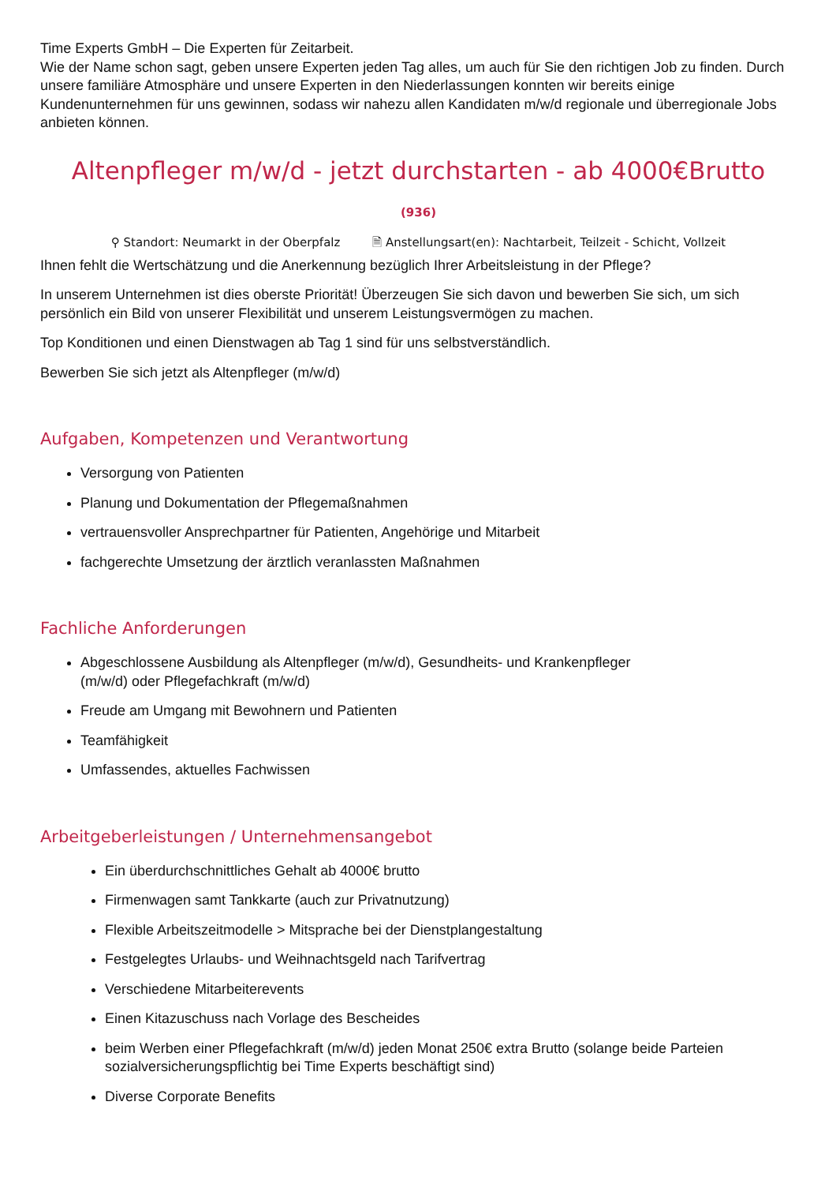Time Experts GmbH – Die Experten für Zeitarbeit.
Wie der Name schon sagt, geben unsere Experten jeden Tag alles, um auch für Sie den richtigen Job zu finden. Durch unsere familiäre Atmosphäre und unsere Experten in den Niederlassungen konnten wir bereits einige Kundenunternehmen für uns gewinnen, sodass wir nahezu allen Kandidaten m/w/d regionale und überregionale Jobs anbieten können.
Altenpfleger m/w/d - jetzt durchstarten - ab 4000€Brutto
(936)
⚲ Standort: Neumarkt in der Oberpfalz 🗎 Anstellungsart(en): Nachtarbeit, Teilzeit - Schicht, Vollzeit
Ihnen fehlt die Wertschätzung und die Anerkennung bezüglich Ihrer Arbeitsleistung in der Pflege?
In unserem Unternehmen ist dies oberste Priorität! Überzeugen Sie sich davon und bewerben Sie sich, um sich persönlich ein Bild von unserer Flexibilität und unserem Leistungsvermögen zu machen.
Top Konditionen und einen Dienstwagen ab Tag 1 sind für uns selbstverständlich.
Bewerben Sie sich jetzt als Altenpfleger (m/w/d)
Aufgaben, Kompetenzen und Verantwortung
Versorgung von Patienten
Planung und Dokumentation der Pflegemaßnahmen
vertrauensvoller Ansprechpartner für Patienten, Angehörige und Mitarbeit
fachgerechte Umsetzung der ärztlich veranlassten Maßnahmen
Fachliche Anforderungen
Abgeschlossene Ausbildung als Altenpfleger (m/w/d), Gesundheits- und Krankenpfleger
(m/w/d) oder Pflegefachkraft (m/w/d)
Freude am Umgang mit Bewohnern und Patienten
Teamfähigkeit
Umfassendes, aktuelles Fachwissen
Arbeitgeberleistungen / Unternehmensangebot
Ein überdurchschnittliches Gehalt ab 4000€ brutto
Firmenwagen samt Tankkarte (auch zur Privatnutzung)
Flexible Arbeitszeitmodelle > Mitsprache bei der Dienstplangestaltung
Festgelegtes Urlaubs- und Weihnachtsgeld nach Tarifvertrag
Verschiedene Mitarbeiterevents
Einen Kitazuschuss nach Vorlage des Bescheides
beim Werben einer Pflegefachkraft (m/w/d) jeden Monat 250€ extra Brutto (solange beide Parteien sozialversicherungspflichtig bei Time Experts beschäftigt sind)
Diverse Corporate Benefits